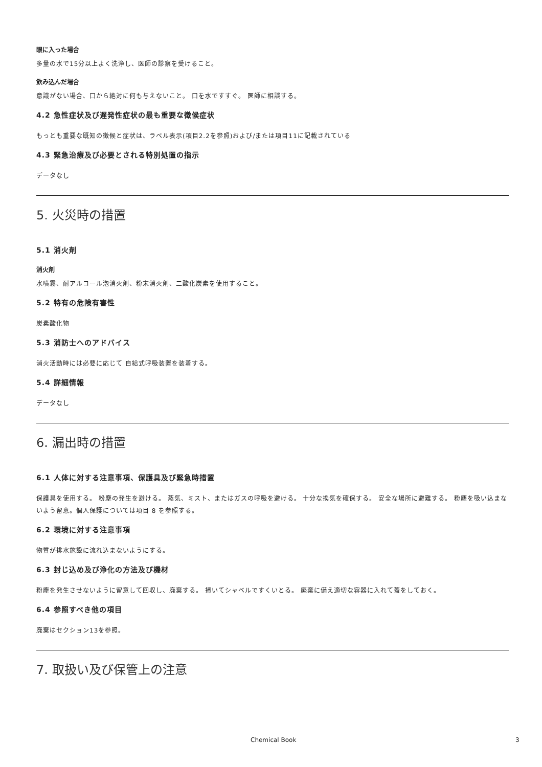眼に入った場合
多量の水で15分以上よく洗浄し、医師の診察を受けること。
飲み込んだ場合
意識がない場合、口から絶対に何も与えないこと。 口を水ですすぐ。 医師に相談する。
4.2 急性症状及び遅発性症状の最も重要な徴候症状
もっとも重要な既知の徴候と症状は、ラベル表示(項目2.2を参照)および/または項目11に記載されている
4.3 緊急治療及び必要とされる特別処置の指示
データなし
5. 火災時の措置
5.1 消火剤
消火剤
水噴霧、耐アルコール泡消火剤、粉末消火剤、二酸化炭素を使用すること。
5.2 特有の危険有害性
炭素酸化物
5.3 消防士へのアドバイス
消火活動時には必要に応じて 自給式呼吸装置を装着する。
5.4 詳細情報
データなし
6. 漏出時の措置
6.1 人体に対する注意事項、保護具及び緊急時措置
保護具を使用する。 粉塵の発生を避ける。 蒸気、ミスト、またはガスの呼吸を避ける。 十分な換気を確保する。 安全な場所に避難する。 粉塵を吸い込まないよう留意。個人保護については項目 8 を参照する。
6.2 環境に対する注意事項
物質が排水施設に流れ込まないようにする。
6.3 封じ込め及び浄化の方法及び機材
粉塵を発生させないように留意して回収し、廃棄する。 掃いてシャベルですくいとる。 廃棄に備え適切な容器に入れて蓋をしておく。
6.4 参照すべき他の項目
廃棄はセクション13を参照。
7. 取扱い及び保管上の注意
Chemical Book 3